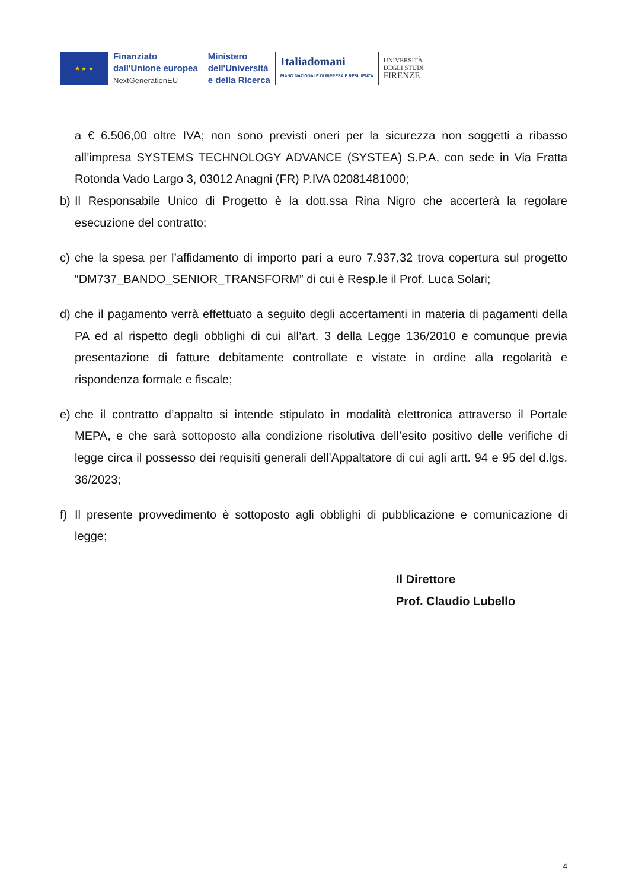★ ★ ★
Finanziato
dall'Unione europea
NextGenerationEU
Ministero
dell'Università
e della Ricerca
Italiadomani
PIANO NAZIONALE DI RIPRESA E RESILIENZA
UNIVERSITÀ
DEGLI STUDI
FIRENZE
a € 6.506,00 oltre IVA; non sono previsti oneri per la sicurezza non soggetti a ribasso all’impresa SYSTEMS TECHNOLOGY ADVANCE (SYSTEA) S.P.A, con sede in Via Fratta Rotonda Vado Largo 3, 03012 Anagni (FR) P.IVA 02081481000;
b) Il Responsabile Unico di Progetto è la dott.ssa Rina Nigro che accerterà la regolare esecuzione del contratto;
c) che la spesa per l’affidamento di importo pari a euro 7.937,32 trova copertura sul progetto “DM737_BANDO_SENIOR_TRANSFORM” di cui è Resp.le il Prof. Luca Solari;
d) che il pagamento verrà effettuato a seguito degli accertamenti in materia di pagamenti della PA ed al rispetto degli obblighi di cui all’art. 3 della Legge 136/2010 e comunque previa presentazione di fatture debitamente controllate e vistate in ordine alla regolarità e rispondenza formale e fiscale;
e) che il contratto d’appalto si intende stipulato in modalità elettronica attraverso il Portale MEPA, e che sarà sottoposto alla condizione risolutiva dell’esito positivo delle verifiche di legge circa il possesso dei requisiti generali dell’Appaltatore di cui agli artt. 94 e 95 del d.lgs. 36/2023;
f) Il presente provvedimento è sottoposto agli obblighi di pubblicazione e comunicazione di legge;
Il Direttore
Prof. Claudio Lubello
4